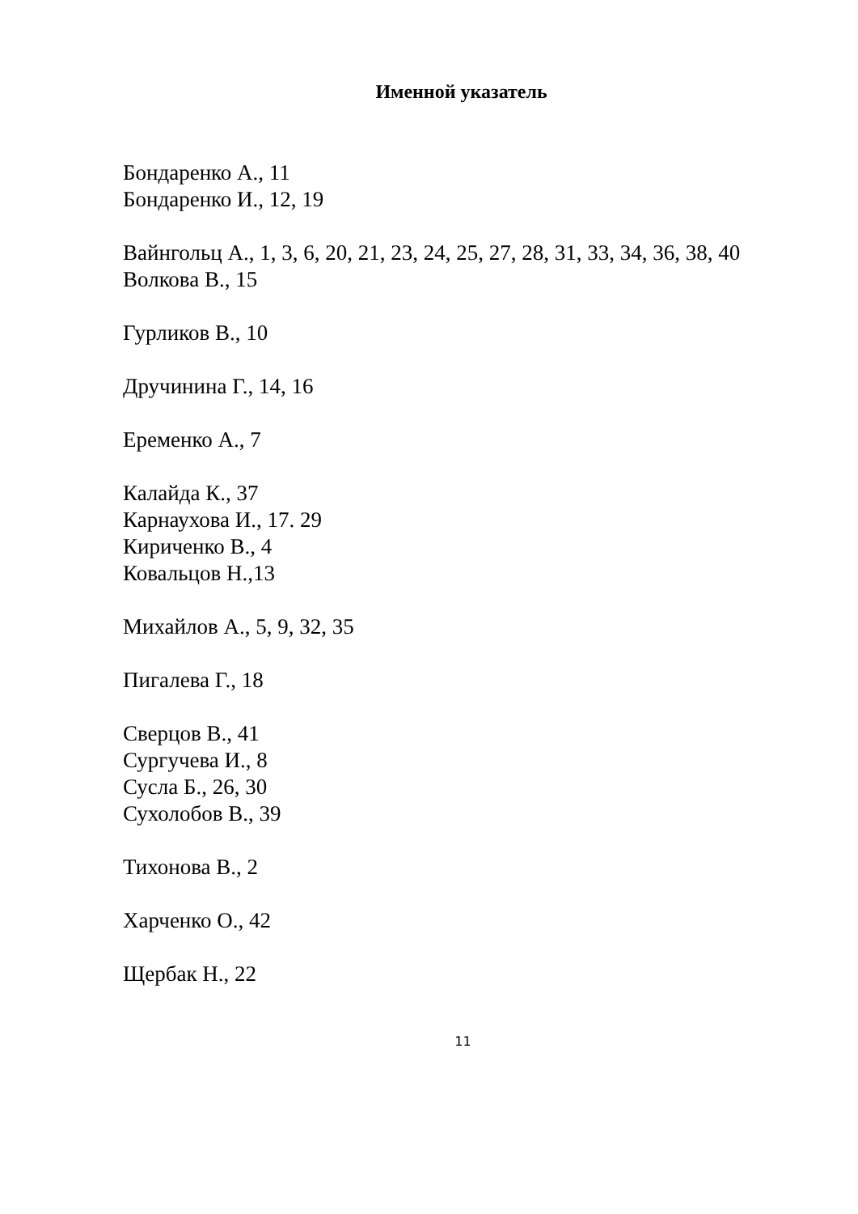Именной указатель
Бондаренко А., 11
Бондаренко И., 12, 19
Вайнгольц А., 1, 3, 6, 20, 21, 23, 24, 25, 27, 28, 31, 33, 34, 36, 38, 40
Волкова В., 15
Гурликов В., 10
Дручинина Г., 14, 16
Еременко А., 7
Калайда К., 37
Карнаухова И., 17. 29
Кириченко В., 4
Ковальцов Н.,13
Михайлов А., 5, 9, 32, 35
Пигалева Г., 18
Сверцов В., 41
Сургучева И., 8
Сусла Б., 26, 30
Сухолобов В., 39
Тихонова В., 2
Харченко О., 42
Щербак Н., 22
11